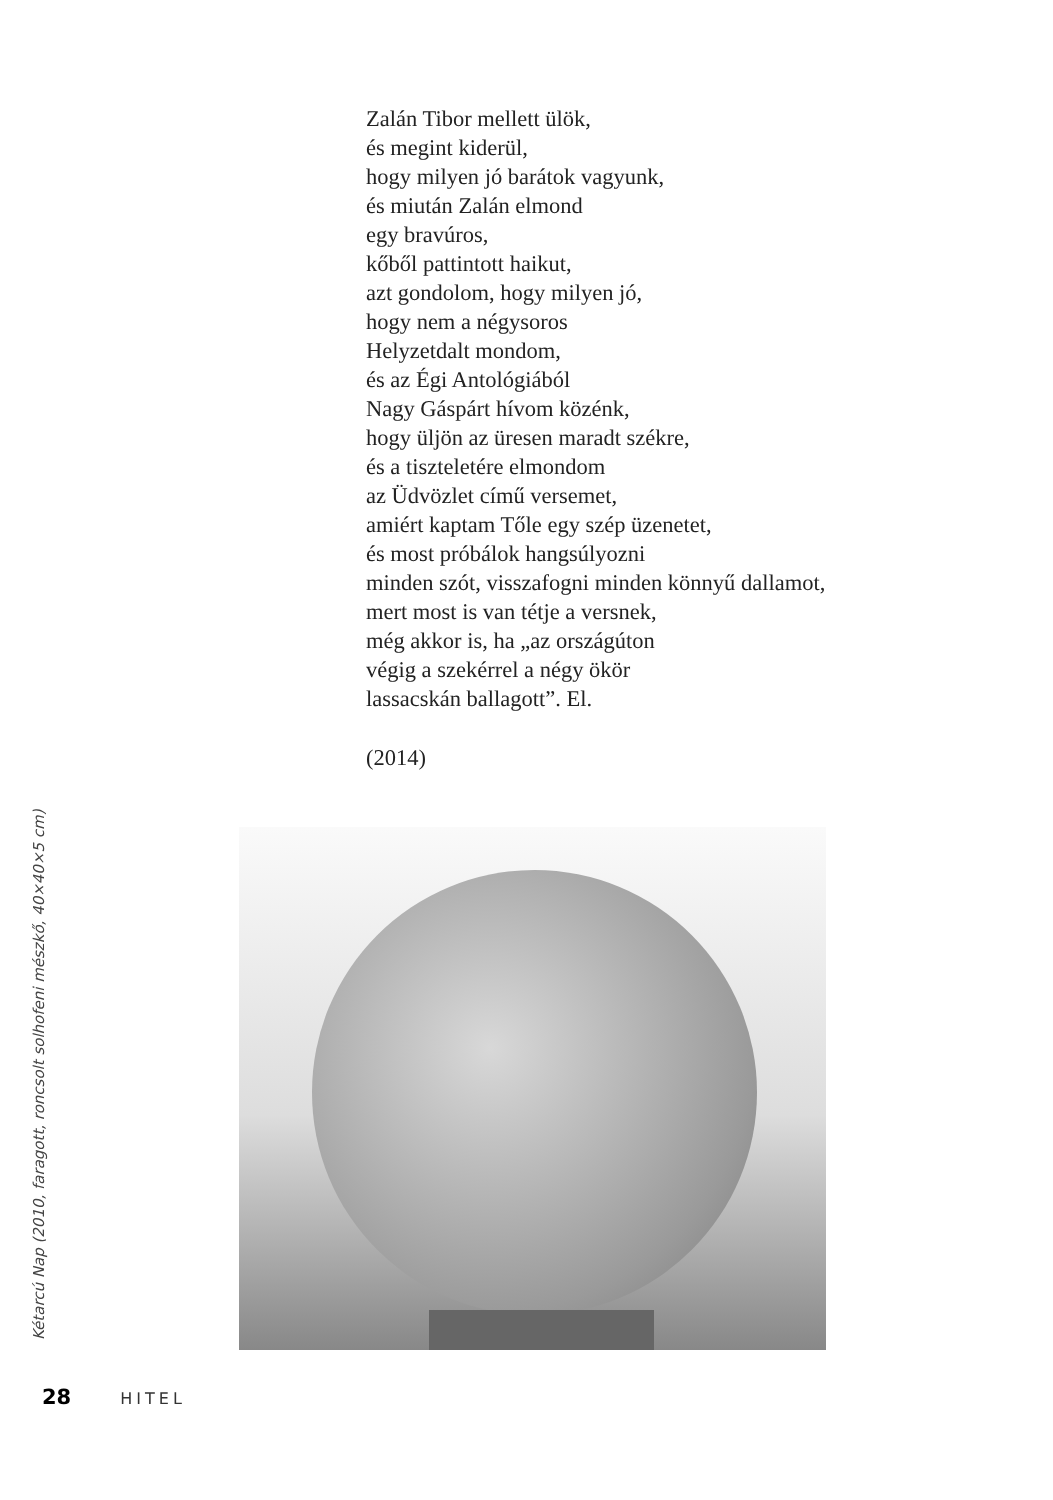Zalán Tibor mellett ülök,
és megint kiderül,
hogy milyen jó barátok vagyunk,
és miután Zalán elmond
egy bravúros,
kőből pattintott haikut,
azt gondolom, hogy milyen jó,
hogy nem a négysoros
Helyzetdalt mondom,
és az Égi Antológiából
Nagy Gáspárt hívom közénk,
hogy üljön az üresen maradt székre,
és a tiszteletére elmondom
az Üdvözlet című versemet,
amiért kaptam Tőle egy szép üzenetet,
és most próbálok hangsúlyozni
minden szót, visszafogni minden könnyű dallamot,
mert most is van tétje a versnek,
még akkor is, ha „az országúton
végig a szekérrel a négy ökör
lassacskán ballagott”. El.
(2014)
Kétarcú Nap (2010, faragott, roncsolt solhofeni mészkő, 40×40×5 cm)
28 HITEL